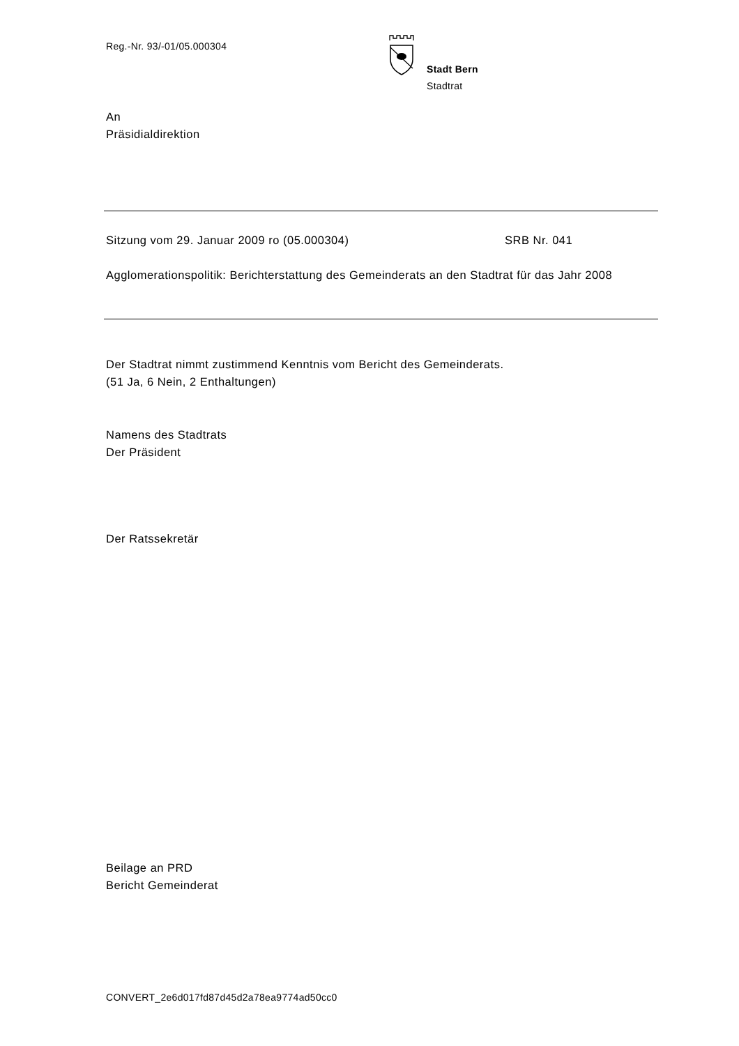Reg.-Nr. 93/-01/05.000304
Stadt Bern
Stadtrat
An
Präsidialdirektion
Sitzung vom 29. Januar 2009 ro (05.000304) SRB Nr. 041
Agglomerationspolitik: Berichterstattung des Gemeinderats an den Stadtrat für das Jahr 2008
Der Stadtrat nimmt zustimmend Kenntnis vom Bericht des Gemeinderats.
(51 Ja, 6 Nein, 2 Enthaltungen)
Namens des Stadtrats
Der Präsident
Der Ratssekretär
Beilage an PRD
Bericht Gemeinderat
CONVERT_2e6d017fd87d45d2a78ea9774ad50cc0